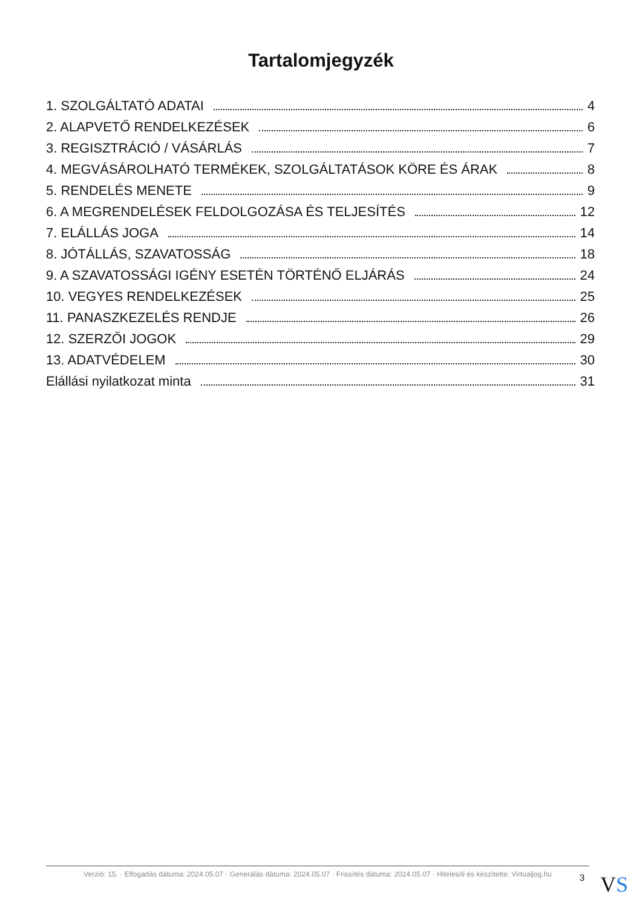Tartalomjegyzék
1. SZOLGÁLTATÓ ADATAI 4
2. ALAPVETŐ RENDELKEZÉSEK 6
3. REGISZTRÁCIÓ / VÁSÁRLÁS 7
4. MEGVÁSÁROLHATÓ TERMÉKEK, SZOLGÁLTATÁSOK KÖRE ÉS ÁRAK 8
5. RENDELÉS MENETE 9
6. A MEGRENDELÉSEK FELDOLGOZÁSA ÉS TELJESÍTÉS 12
7. ELÁLLÁS JOGA 14
8. JÓTÁLLÁS, SZAVATOSSÁG 18
9. A SZAVATOSSÁGI IGÉNY ESETÉN TÖRTÉNŐ ELJÁRÁS 24
10. VEGYES RENDELKEZÉSEK 25
11. PANASZKEZELÉS RENDJE 26
12. SZERZŐI JOGOK 29
13. ADATVÉDELEM 30
Elállási nyilatkozat minta 31
Verzió: 15. · Elfogadás dátuma: 2024.05.07 · Generálás dátuma: 2024.05.07 · Frissítés dátuma: 2024.05.07 · Hitelesíti és készítette: Virtualjog.hu
3
VS